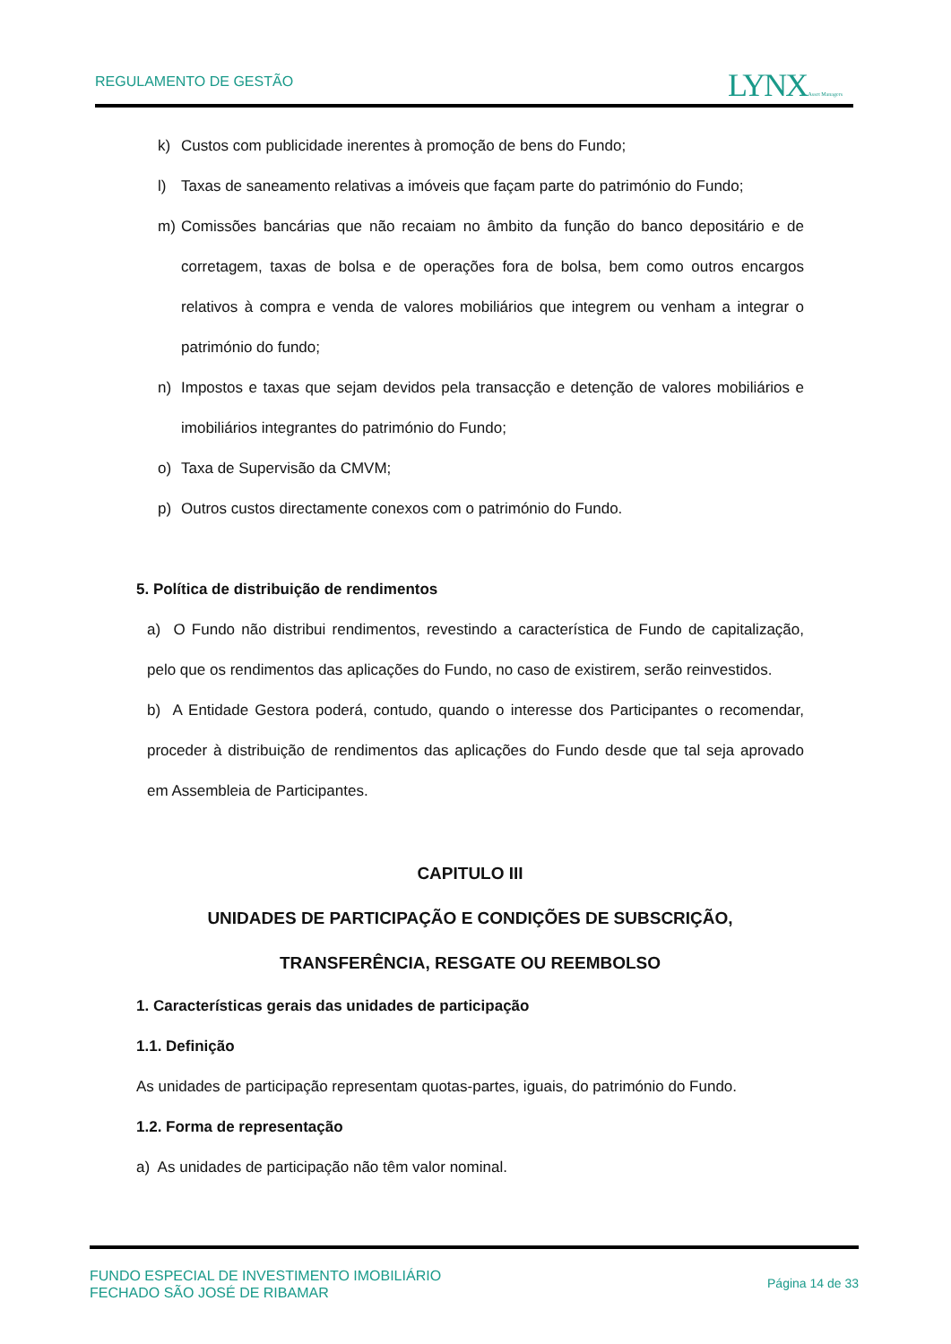REGULAMENTO DE GESTÃO LYNX Asset Managers
k) Custos com publicidade inerentes à promoção de bens do Fundo;
l) Taxas de saneamento relativas a imóveis que façam parte do património do Fundo;
m) Comissões bancárias que não recaiam no âmbito da função do banco depositário e de corretagem, taxas de bolsa e de operações fora de bolsa, bem como outros encargos relativos à compra e venda de valores mobiliários que integrem ou venham a integrar o património do fundo;
n) Impostos e taxas que sejam devidos pela transacção e detenção de valores mobiliários e imobiliários integrantes do património do Fundo;
o) Taxa de Supervisão da CMVM;
p) Outros custos directamente conexos com o património do Fundo.
5. Política de distribuição de rendimentos
a) O Fundo não distribui rendimentos, revestindo a característica de Fundo de capitalização, pelo que os rendimentos das aplicações do Fundo, no caso de existirem, serão reinvestidos.
b) A Entidade Gestora poderá, contudo, quando o interesse dos Participantes o recomendar, proceder à distribuição de rendimentos das aplicações do Fundo desde que tal seja aprovado em Assembleia de Participantes.
CAPITULO III
UNIDADES DE PARTICIPAÇÃO E CONDIÇÕES DE SUBSCRIÇÃO, TRANSFERÊNCIA, RESGATE OU REEMBOLSO
1. Características gerais das unidades de participação
1.1. Definição
As unidades de participação representam quotas-partes, iguais, do património do Fundo.
1.2. Forma de representação
a) As unidades de participação não têm valor nominal.
FUNDO ESPECIAL DE INVESTIMENTO IMOBILIÁRIO
FECHADO SÃO JOSÉ DE RIBAMAR
Página 14 de 33